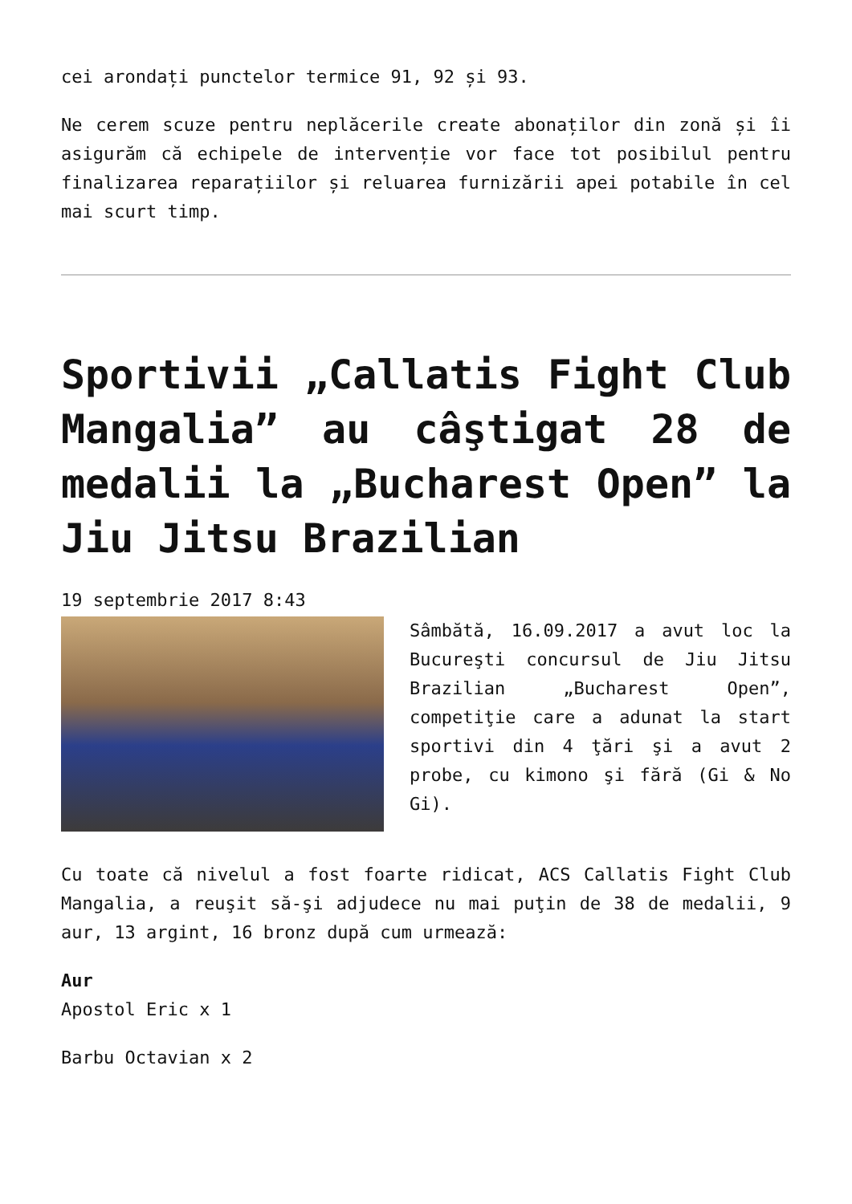cei arondați punctelor termice 91, 92 și 93.
Ne cerem scuze pentru neplăcerile create abonaților din zonă și îi asigurăm că echipele de intervenție vor face tot posibilul pentru finalizarea reparațiilor și reluarea furnizării apei potabile în cel mai scurt timp.
Sportivii „Callatis Fight Club Mangalia” au câştigat 28 de medalii la „Bucharest Open” la Jiu Jitsu Brazilian
19 septembrie 2017 8:43
Sâmbătă, 16.09.2017 a avut loc la Bucureşti concursul de Jiu Jitsu Brazilian „Bucharest Open”, competiţie care a adunat la start sportivi din 4 ţări şi a avut 2 probe, cu kimono şi fără (Gi & No Gi).
Cu toate că nivelul a fost foarte ridicat, ACS Callatis Fight Club Mangalia, a reuşit să-şi adjudece nu mai puţin de 38 de medalii, 9 aur, 13 argint, 16 bronz după cum urmează:
Aur
Apostol Eric x 1
Barbu Octavian x 2